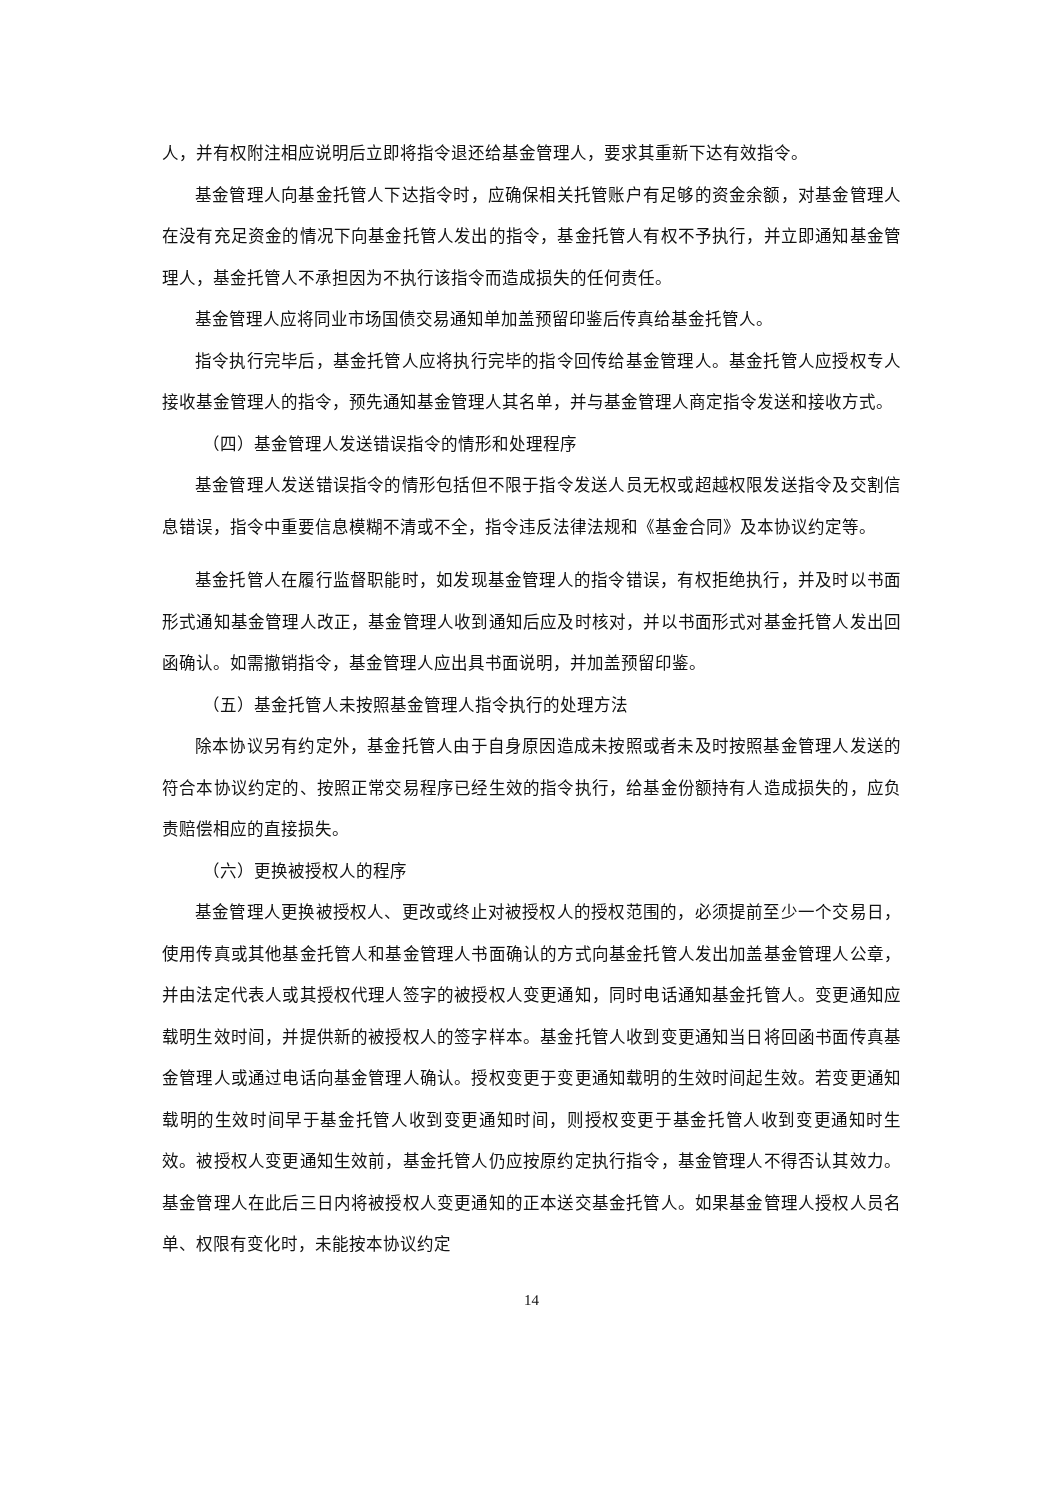人，并有权附注相应说明后立即将指令退还给基金管理人，要求其重新下达有效指令。
基金管理人向基金托管人下达指令时，应确保相关托管账户有足够的资金余额，对基金管理人在没有充足资金的情况下向基金托管人发出的指令，基金托管人有权不予执行，并立即通知基金管理人，基金托管人不承担因为不执行该指令而造成损失的任何责任。
基金管理人应将同业市场国债交易通知单加盖预留印鉴后传真给基金托管人。
指令执行完毕后，基金托管人应将执行完毕的指令回传给基金管理人。基金托管人应授权专人接收基金管理人的指令，预先通知基金管理人其名单，并与基金管理人商定指令发送和接收方式。
（四）基金管理人发送错误指令的情形和处理程序
基金管理人发送错误指令的情形包括但不限于指令发送人员无权或超越权限发送指令及交割信息错误，指令中重要信息模糊不清或不全，指令违反法律法规和《基金合同》及本协议约定等。
基金托管人在履行监督职能时，如发现基金管理人的指令错误，有权拒绝执行，并及时以书面形式通知基金管理人改正，基金管理人收到通知后应及时核对，并以书面形式对基金托管人发出回函确认。如需撤销指令，基金管理人应出具书面说明，并加盖预留印鉴。
（五）基金托管人未按照基金管理人指令执行的处理方法
除本协议另有约定外，基金托管人由于自身原因造成未按照或者未及时按照基金管理人发送的符合本协议约定的、按照正常交易程序已经生效的指令执行，给基金份额持有人造成损失的，应负责赔偿相应的直接损失。
（六）更换被授权人的程序
基金管理人更换被授权人、更改或终止对被授权人的授权范围的，必须提前至少一个交易日，使用传真或其他基金托管人和基金管理人书面确认的方式向基金托管人发出加盖基金管理人公章，并由法定代表人或其授权代理人签字的被授权人变更通知，同时电话通知基金托管人。变更通知应载明生效时间，并提供新的被授权人的签字样本。基金托管人收到变更通知当日将回函书面传真基金管理人或通过电话向基金管理人确认。授权变更于变更通知载明的生效时间起生效。若变更通知载明的生效时间早于基金托管人收到变更通知时间，则授权变更于基金托管人收到变更通知时生效。被授权人变更通知生效前，基金托管人仍应按原约定执行指令，基金管理人不得否认其效力。基金管理人在此后三日内将被授权人变更通知的正本送交基金托管人。如果基金管理人授权人员名单、权限有变化时，未能按本协议约定
14